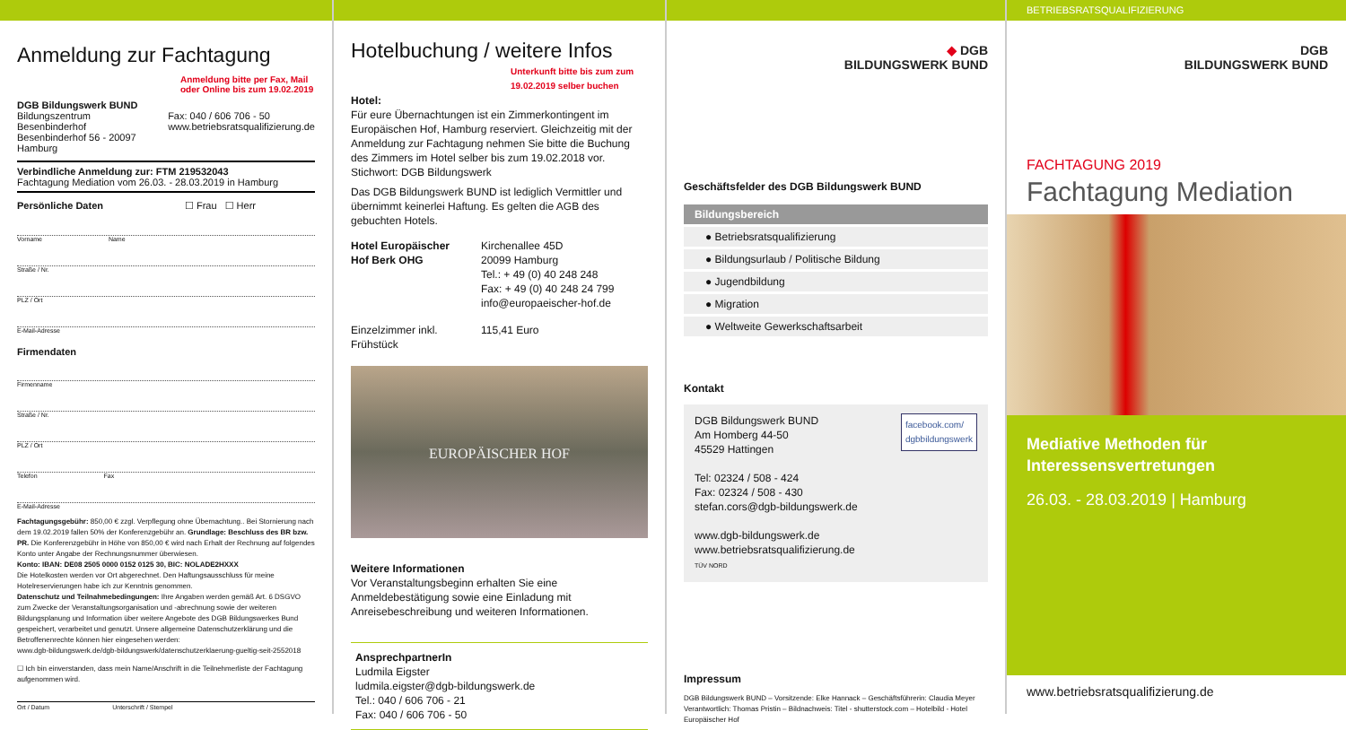Anmeldung zur Fachtagung
Anmeldung bitte per Fax, Mail oder Online bis zum 19.02.2019
DGB Bildungswerk BUND
Bildungszentrum Besenbinderhof
Besenbinderhof 56 - 20097 Hamburg
Fax: 040 / 606 706 - 50
www.betriebsratsqualifizierung.de
Verbindliche Anmeldung zur: FTM 219532043
Fachtagung Mediation vom 26.03. - 28.03.2019 in Hamburg
Persönliche Daten ☐ Frau ☐ Herr
Vorname Name
Straße / Nr.
PLZ / Ort
E-Mail-Adresse
Firmendaten
Firmenname
Straße / Nr.
PLZ / Ort
Telefon Fax
E-Mail-Adresse
Fachtagungsgebühr: 850,00 € zzgl. Verpflegung ohne Übernachtung.. Bei Stornierung nach dem 19.02.2019 fallen 50% der Konferenzgebühr an. Grundlage: Beschluss des BR bzw. PR. Die Konferenzgebühr in Höhe von 850,00 € wird nach Erhalt der Rechnung auf folgendes Konto unter Angabe der Rechnungsnummer überwiesen.
Konto: IBAN: DE08 2505 0000 0152 0125 30, BIC: NOLADE2HXXX
Die Hotelkosten werden vor Ort abgerechnet. Den Haftungsausschluss für meine Hotelreservierungen habe ich zur Kenntnis genommen.
Datenschutz und Teilnahmebedingungen: Ihre Angaben werden gemäß Art. 6 DSGVO zum Zwecke der Veranstaltungsorganisation und -abrechnung sowie der weiteren Bildungsplanung und Information über weitere Angebote des DGB Bildungswerkes Bund gespeichert, verarbeitet und genutzt. Unsere allgemeine Datenschutzerklärung und die Betroffenenrechte können hier eingesehen werden:
www.dgb-bildungswerk.de/dgb-bildungswerk/datenschutzerklaerung-gueltig-seit-2552018
☐ Ich bin einverstanden, dass mein Name/Anschrift in die Teilnehmerliste der Fachtagung aufgenommen wird.
Ort / Datum Unterschrift / Stempel
Hotelbuchung / weitere Infos
Unterkunft bitte bis zum zum 19.02.2019 selber buchen
Hotel:
Für eure Übernachtungen ist ein Zimmerkontingent im Europäischen Hof, Hamburg reserviert. Gleichzeitig mit der Anmeldung zur Fachtagung nehmen Sie bitte die Buchung des Zimmers im Hotel selber bis zum 19.02.2018 vor. Stichwort: DGB Bildungswerk
Das DGB Bildungswerk BUND ist lediglich Vermittler und übernimmt keinerlei Haftung. Es gelten die AGB des gebuchten Hotels.
Hotel Europäischer Hof Berk OHG
Kirchenallee 45D
20099 Hamburg
Tel.: + 49 (0) 40 248 248
Fax: + 49 (0) 40 248 24 799
info@europaeischer-hof.de
Einzelzimmer inkl. Frühstück 115,41 Euro
EUROPÄISCHER HOF
Weitere Informationen
Vor Veranstaltungsbeginn erhalten Sie eine Anmeldebestätigung sowie eine Einladung mit Anreisebeschreibung und weiteren Informationen.
AnsprechpartnerIn
Ludmila Eigster
ludmila.eigster@dgb-bildungswerk.de
Tel.: 040 / 606 706 - 21
Fax: 040 / 606 706 - 50
◆ DGB
BILDUNGSWERK BUND
Geschäftsfelder des DGB Bildungswerk BUND
Bildungsbereich
● Betriebsratsqualifizierung
● Bildungsurlaub / Politische Bildung
● Jugendbildung
● Migration
● Weltweite Gewerkschaftsarbeit
Kontakt
facebook.com/
dgbbildungswerk
DGB Bildungswerk BUND
Am Homberg 44-50
45529 Hattingen
Tel: 02324 / 508 - 424
Fax: 02324 / 508 - 430
stefan.cors@dgb-bildungswerk.de
www.dgb-bildungswerk.de
www.betriebsratsqualifizierung.de
TÜV NORD
Impressum
DGB Bildungswerk BUND – Vorsitzende: Elke Hannack – Geschäftsführerin: Claudia Meyer Verantwortlich: Thomas Pristin – Bildnachweis: Titel - shutterstock.com – Hotelbild - Hotel Europäischer Hof
BETRIEBSRATSQUALIFIZIERUNG
DGB
BILDUNGSWERK BUND
FACHTAGUNG 2019
Fachtagung Mediation
Mediative Methoden für Interessensvertretungen
26.03. - 28.03.2019 | Hamburg
www.betriebsratsqualifizierung.de